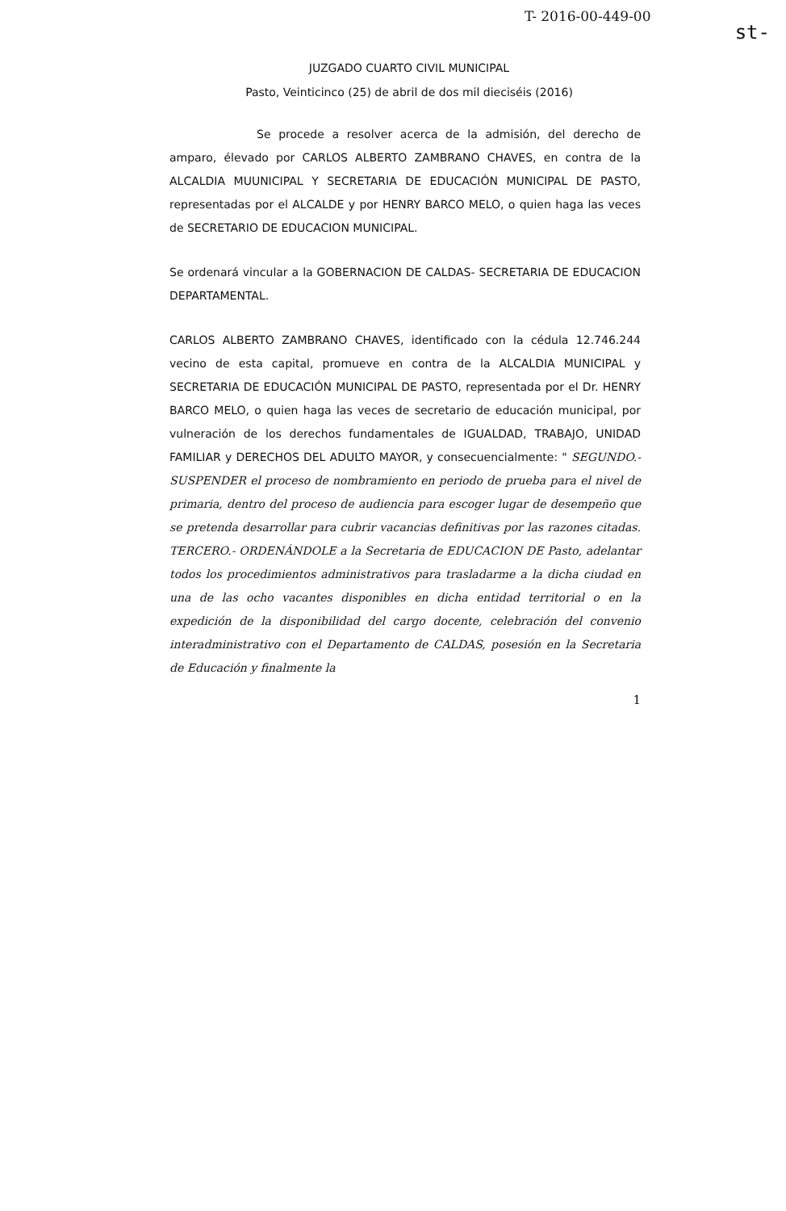T- 2016-00-449-00
st-
JUZGADO CUARTO CIVIL MUNICIPAL
Pasto, Veinticinco (25) de abril de dos mil dieciséis (2016)
Se procede a resolver acerca de la admisión, del derecho de amparo, élevado por CARLOS ALBERTO ZAMBRANO CHAVES, en contra de la ALCALDIA MUUNICIPAL Y SECRETARIA DE EDUCACIÓN MUNICIPAL DE PASTO, representadas por el ALCALDE y por HENRY BARCO MELO, o quien haga las veces de SECRETARIO DE EDUCACION MUNICIPAL.
Se ordenará vincular a la GOBERNACION DE CALDAS- SECRETARIA DE EDUCACION DEPARTAMENTAL.
CARLOS ALBERTO ZAMBRANO CHAVES, identificado con la cédula 12.746.244 vecino de esta capital, promueve en contra de la ALCALDIA MUNICIPAL y SECRETARIA DE EDUCACIÓN MUNICIPAL DE PASTO, representada por el Dr. HENRY BARCO MELO, o quien haga las veces de secretario de educación municipal, por vulneración de los derechos fundamentales de IGUALDAD, TRABAJO, UNIDAD FAMILIAR y DERECHOS DEL ADULTO MAYOR, y consecuencialmente: " SEGUNDO.- SUSPENDER el proceso de nombramiento en periodo de prueba para el nivel de primaria, dentro del proceso de audiencia para escoger lugar de desempeño que se pretenda desarrollar para cubrir vacancias definitivas por las razones citadas. TERCERO.- ORDENÁNDOLE a la Secretaria de EDUCACION DE Pasto, adelantar todos los procedimientos administrativos para trasladarme a la dicha ciudad en una de las ocho vacantes disponibles en dicha entidad territorial o en la expedición de la disponibilidad del cargo docente, celebración del convenio interadministrativo con el Departamento de CALDAS, posesión en la Secretaria de Educación y finalmente la
1